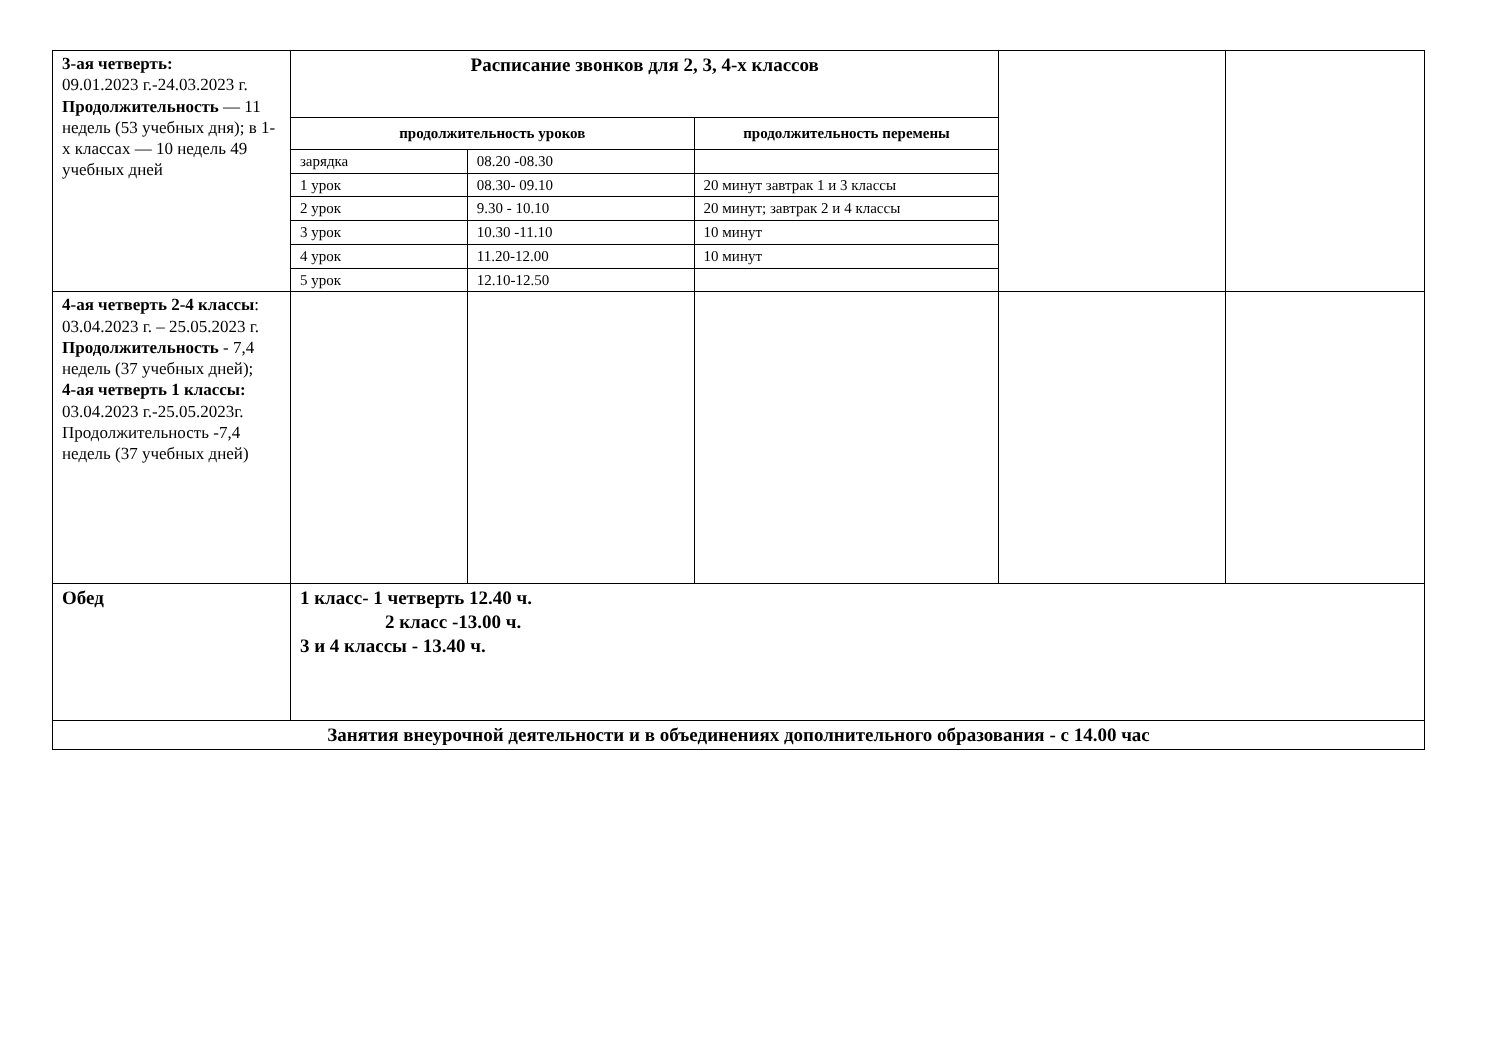| 3-ая четверть: 09.01.2023 г.-24.03.2023 г. Продолжительность — 11 недель (53 учебных дня); в 1-х классах — 10 недель 49 учебных дней | Расписание звонков для 2, 3, 4-х классов | | | | |
| | продолжительность уроков | | продолжительность перемены | | |
| | зарядка | 08.20 -08.30 | | | |
| | 1 урок | 08.30- 09.10 | 20 минут завтрак 1 и 3 классы | | |
| | 2 урок | 9.30 - 10.10 | 20 минут; завтрак 2 и 4 классы | | |
| | 3 урок | 10.30 -11.10 | 10 минут | | |
| | 4 урок | 11.20-12.00 | 10 минут | | |
| | 5 урок | 12.10-12.50 | | | |
| 4-ая четверть 2-4 классы : 03.04.2023 г. – 25.05.2023 г. Продолжительность - 7,4 недель (37 учебных дней); 4-ая четверть 1 классы: 03.04.2023 г.-25.05.2023г. Продолжительность -7,4 недель (37 учебных дней) | | | | | |
| Обед | 1 класс- 1 четверть 12.40 ч. 2 класс -13.00 ч. 3 и 4 классы - 13.40 ч. | | | | |
| Занятия внеурочной деятельности и в объединениях дополнительного образования - с 14.00 час | | | | | |